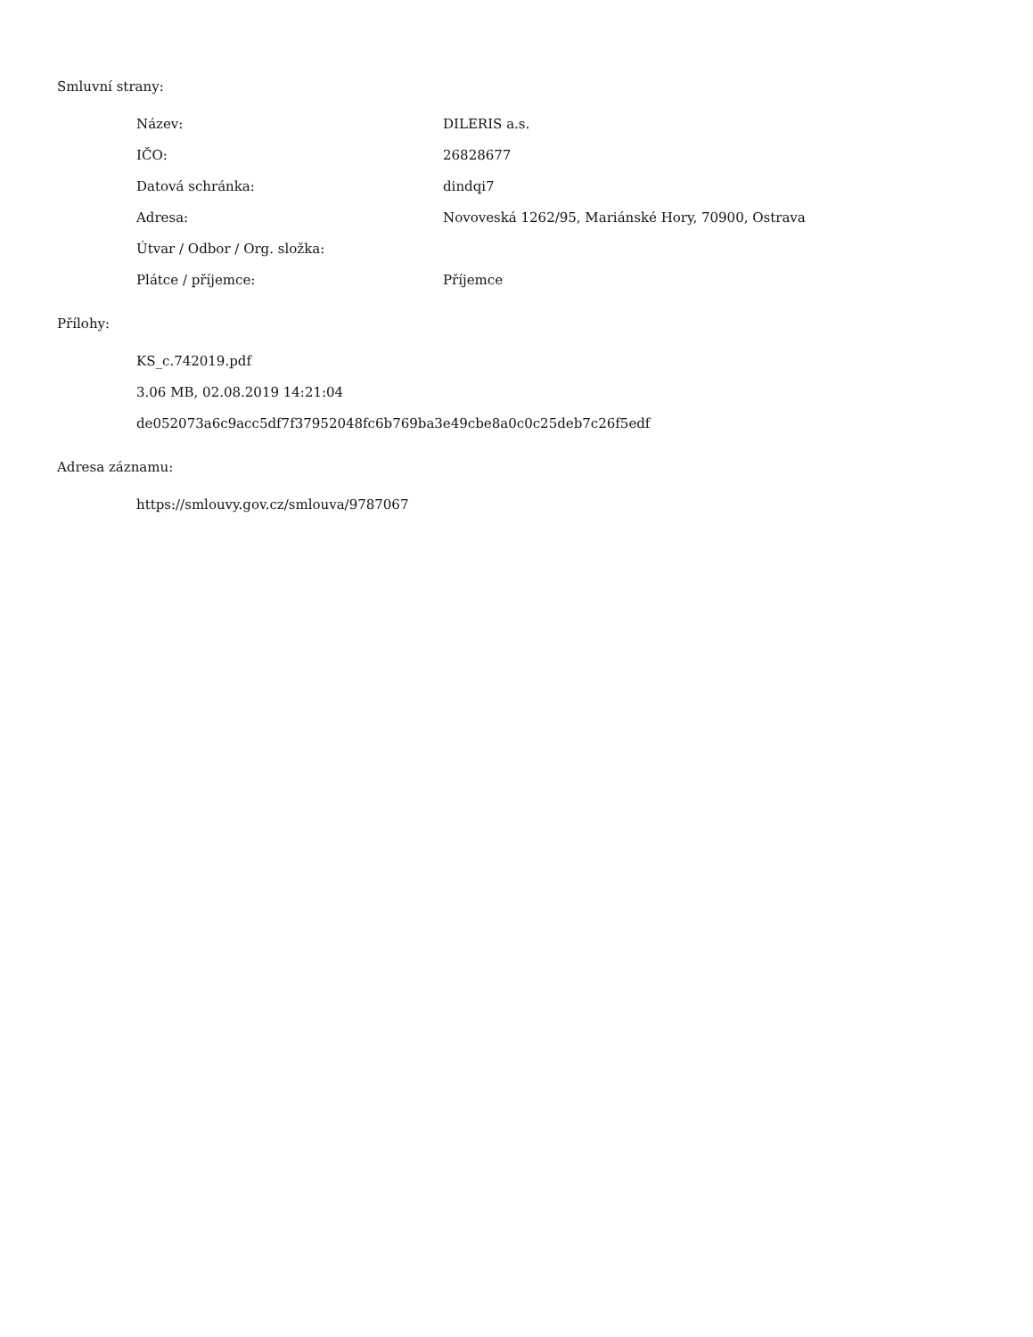Smluvní strany:
| Název: | DILERIS a.s. |
| IČO: | 26828677 |
| Datová schránka: | dindqi7 |
| Adresa: | Novoveská 1262/95, Mariánské Hory, 70900, Ostrava |
| Útvar / Odbor / Org. složka: | |
| Plátce / příjemce: | Příjemce |
Přílohy:
KS_c.742019.pdf
3.06 MB, 02.08.2019 14:21:04
de052073a6c9acc5df7f37952048fc6b769ba3e49cbe8a0c0c25deb7c26f5edf
Adresa záznamu:
https://smlouvy.gov.cz/smlouva/9787067